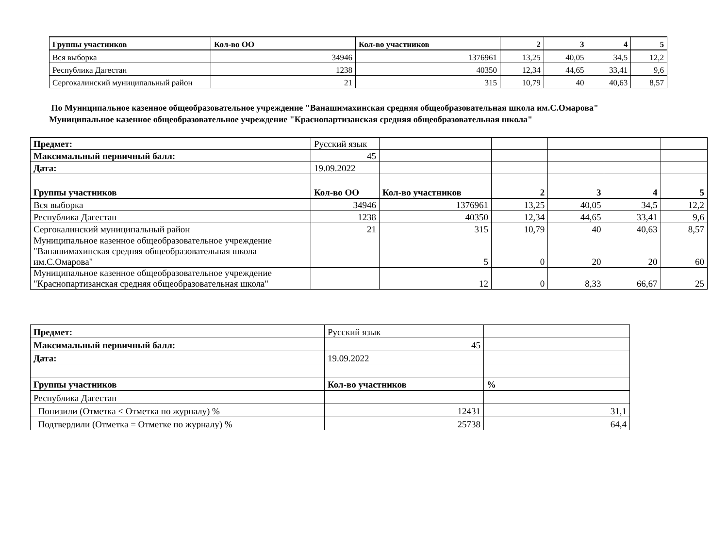| Группы участников | Кол-во ОО | Кол-во участников | 2 | 3 | 4 | 5 |
| --- | --- | --- | --- | --- | --- | --- |
| Вся выборка | 34946 | 1376961 | 13,25 | 40,05 | 34,5 | 12,2 |
| Республика Дагестан | 1238 | 40350 | 12,34 | 44,65 | 33,41 | 9,6 |
| Сергокалинский муниципальный район | 21 | 315 | 10,79 | 40 | 40,63 | 8,57 |
По Муниципальное казенное общеобразовательное учреждение "Ванашимахинская средняя общеобразовательная школа им.С.Омарова"
Муниципальное казенное общеобразовательное учреждение "Краснопартизанская средняя общеобразовательная школа"
| Предмет: | Русский язык | | | | | |
| Максимальный первичный балл: | 45 | | | | | |
| Дата: | 19.09.2022 | | | | | |
| Группы участников | Кол-во ОО | Кол-во участников | 2 | 3 | 4 | 5 |
| Вся выборка | 34946 | 1376961 | 13,25 | 40,05 | 34,5 | 12,2 |
| Республика Дагестан | 1238 | 40350 | 12,34 | 44,65 | 33,41 | 9,6 |
| Сергокалинский муниципальный район | 21 | 315 | 10,79 | 40 | 40,63 | 8,57 |
| Муниципальное казенное общеобразовательное учреждение "Ванашимахинская средняя общеобразовательная школа им.С.Омарова" | | 5 | 0 | 20 | 20 | 60 |
| Муниципальное казенное общеобразовательное учреждение "Краснопартизанская средняя общеобразовательная школа" | | 12 | 0 | 8,33 | 66,67 | 25 |
| Предмет: | Русский язык | |
| Максимальный первичный балл: | 45 | |
| Дата: | 19.09.2022 | |
| Группы участников | Кол-во участников | % |
| Республика Дагестан | | |
| Понизили (Отметка < Отметка по журналу) % | 12431 | 31,1 |
| Подтвердили (Отметка = Отметке по журналу) % | 25738 | 64,4 |